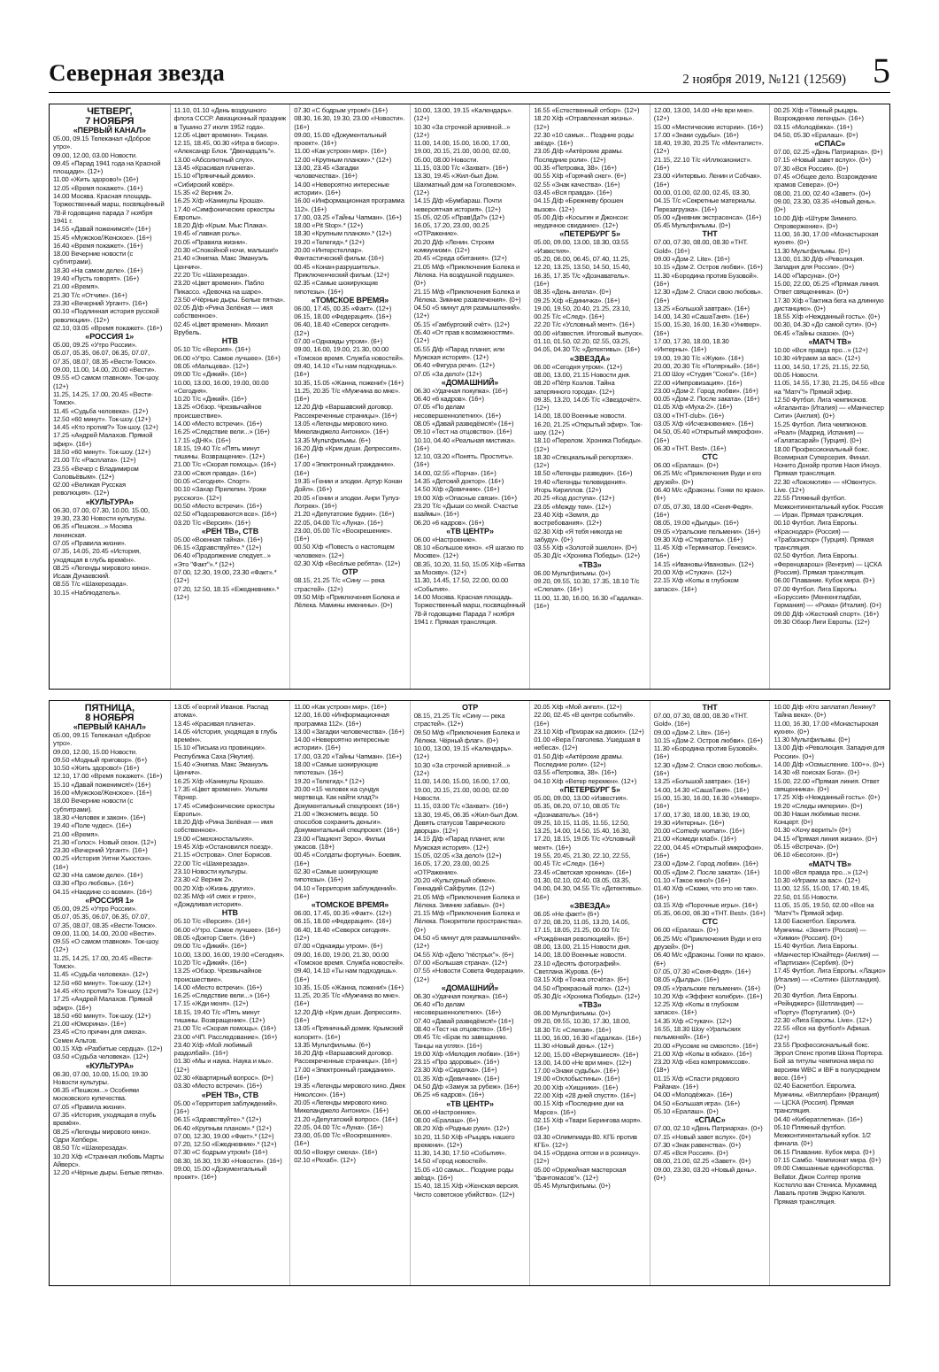Северная звезда
2 ноября 2019, №121 (12569) 5
ЧЕТВЕРГ,
7 НОЯБРЯ
«ПЕРВЫЙ КАНАЛ»
05.00, 09.15 Телеканал «Доброе утро».
09.00, 12.00, 03.00 Новости.
09.45 «Парад 1941 года на Красной площади». (12+)
11.00 «Жить здорово!» (16+)
12.05 «Время покажет». (16+)
14.00 Москва. Красная площадь. Торжественный марш, посвящённый 78-й годовщине парада 7 ноября 1941 г.
14.55 «Давай поженимся!» (16+)
15.45 «Мужское/Женское». (16+)
16.40 «Время покажет». (16+)
18.00 Вечерние новости (с субтитрами).
18.30 «На самом деле». (16+)
19.40 «Пусть говорят». (16+)
21.00 «Время».
21.30 Т/с «Отчим». (16+)
23.30 «Вечерний Ургант». (16+)
00.10 «Подлинная история русской революции». (12+)
02.10, 03.05 «Время покажет». (16+)
«РОССИЯ 1»
05.00, 09.25 «Утро России».
05.07, 05.35, 06.07, 06.35, 07.07, 07.35, 08.07, 08.35 «Вести-Томск».
09.00, 11.00, 14.00, 20.00 «Вести».
09.55 «О самом главном». Ток-шоу. (12+)
11.25, 14.25, 17.00, 20.45 «Вести-Томск».
11.45 «Судьба человека». (12+)
12.50 «60 минут». Ток-шоу. (12+)
14.45 «Кто против?» Ток-шоу. (12+)
17.25 «Андрей Малахов. Прямой эфир». (16+)
18.50 «60 минут». Ток-шоу. (12+)
21.00 Т/с «Расплата». (12+)
23.55 «Вечер с Владимиром Соловьёвым». (12+)
02.00 «Великая Русская революция». (12+)
«КУЛЬТУРА»
06.30, 07.00, 07.30, 10.00, 15.00, 19.30, 23.30 Новости культуры.
06.35 «Пешком...» Москва ленинская.
07.05 «Правила жизни».
07.35, 14.05, 20.45 «История, уходящая в глубь времён».
08.25 «Легенды мирового кино». Исаак Дунаевский.
08.55 Т/с «Шахерезада».
10.15 «Наблюдатель».
11.10, 01.10 «День воздушного флота СССР. Авиационный праздник в Тушино 27 июля 1952 года».
12.05 «Цвет времени». Тициан.
12.15, 18.45, 00.30 «Игра в бисер». «Александр Блок. "Двенадцать"».
13.00 «Абсолютный слух».
13.45 «Красивая планета».
15.10 «Пряничный домик». «Сибирский ковёр».
15.35 «2 Верник 2».
16.25 Х/ф «Каникулы Кроша».
17.40 «Симфонические оркестры Европы».
18.20 Д/ф «Крым. Мыс Плака».
19.45 «Главная роль».
20.05 «Правила жизни».
20.30 «Спокойной ночи, малыши!»
21.40 «Энигма. Макс Эмануэль Ценчич».
22.20 Т/с «Шахерезада».
23.20 «Цвет времени». Пабло Пикассо. «Девочка на шаре».
23.50 «Чёрные дыры. Белые пятна».
02.05 Д/ф «Рина Зелёная — имя собственное».
02.45 «Цвет времени». Михаил Врубель.
НТВ
05.10 Т/с «Версия». (16+)
06.00 «Утро. Самое лучшее». (16+)
08.05 «Мальцева». (12+)
09.00 Т/с «Дикий». (16+)
10.00, 13.00, 16.00, 19.00, 00.00 «Сегодня».
10.20 Т/с «Дикий». (16+)
13.25 «Обзор. Чрезвычайное происшествие».
14.00 «Место встречи». (16+)
16.25 «Следствие вели...» (16+)
17.15 «ДНК». (16+)
18.15, 19.40 Т/с «Пять минут тишины. Возвращение». (12+)
21.00 Т/с «Скорая помощь». (16+)
23.00 «Своя правда». (16+)
00.05 «Сегодня». Спорт».
00.10 «Захар Прилепин. Уроки русского». (12+)
00.50 «Место встречи». (16+)
02.50 «Подозреваются все». (16+)
03.20 Т/с «Версия». (16+)
«РЕН ТВ», СТВ
05.00 «Военная тайна». (16+)
06.15 «Здравствуйте».* (12+)
06.40 «Продолжение следует...» «Это "Факт"».* (12+)
07.00, 12.30, 19.00, 23.30 «Факт».* (12+)
07.20, 12.50, 18.15 «Ежедневник».* (12+)
07.30 «С бодрым утром!» (16+)
08.30, 16.30, 19.30, 23.00 «Новости». (16+)
09.00, 15.00 «Документальный проект». (16+)
11.00 «Как устроен мир». (16+)
12.00 «Крупным планом».* (12+)
13.00, 23.45 «Загадки человечества». (16+)
14.00 «Невероятно интересные истории». (16+)
16.00 «Информационная программа 112». (16+)
17.00, 03.25 «Тайны Чапман». (16+)
18.00 «Pit Stop».* (12+)
18.30 «Крупным планом».* (12+)
19.20 «Телегид».* (12+)
20.00 «Интерстеллар». Фантастический фильм. (16+)
00.45 «Конан-разрушитель». Приключенческий фильм. (12+)
02.35 «Самые шокирующие гипотезы». (16+)
«ТОМСКОЕ ВРЕМЯ»
06.00, 17.45, 00.35 «Факт». (12+)
06.15, 18.00 «Федерация». (16+)
06.40, 18.40 «Северск сегодня». (12+)
07.00 «Однажды утром». (6+)
09.00, 16.00, 19.00, 21.30, 00.00 «Томское время. Служба новостей».
09.40, 14.10 «Ты нам подходишь». (16+)
10.35, 15.05 «Жанна, пожени!» (16+)
11.25, 20.35 Т/с «Мужчина во мне». (16+)
12.20 Д/ф «Варшавский договор. Рассекреченные страницы». (16+)
13.05 «Легенды мирового кино. Микеланджело Антонио». (16+)
13.35 Мультфильмы. (6+)
16.20 Д/ф «Крик души. Депрессия». (16+)
17.00 «Электронный гражданин». (16+)
19.35 «Гении и злодеи. Артур Конан Дойл». (16+)
20.05 «Гении и злодеи. Анри Тулуз-Лотрек». (16+)
21.20 «Депутатские будни». (16+)
22.05, 04.00 Т/с «Луна». (16+)
23.00, 05.00 Т/с «Воскрешение». (16+)
00.50 Х/ф «Повесть о настоящем человеке». (12+)
02.30 Х/ф «Весёлые ребята». (12+)
ОТР
08.15, 21.25 Т/с «Сину — река страстей». (12+)
09.50 М/ф «Приключения Болека и Лёлека. Мамины именины». (0+)
10.00, 13.00, 19.15 «Календарь». (12+)
10.30 «За строчкой архивной...» (12+)
11.00, 14.00, 15.00, 16.00, 17.00, 19.00, 20.15, 21.00, 00.00, 02.00, 05.00, 08.00 Новости.
11.15, 03.00 Т/с «Захват». (16+)
13.30, 19.45 «Жил-был Дом. Шахматный дом на Гоголевском». (12+)
14.15 Д/ф «Бумбараш. Почти невероятная история». (12+)
15.05, 02.05 «Прав!Да?» (12+)
16.05, 17.20, 23.00, 00.25 «ОТРажение».
20.20 Д/ф «Ленин. Строим коммунизм». (12+)
20.45 «Среда обитания». (12+)
21.05 М/ф «Приключения Болека и Лёлека. На воздушной подушке». (0+)
21.15 М/ф «Приключения Болека и Лёлека. Зимние развлечения». (0+)
04.50 «5 минут для размышлений». (12+)
05.15 «Гамбургский счёт». (12+)
05.40 «От прав к возможностям». (12+)
05.55 Д/ф «Парад планет, или Мужская история». (12+)
06.40 «Фигура речи». (12+)
07.05 «За дело!» (12+)
«ДОМАШНИЙ»
06.30 «Удачная покупка». (16+)
06.40 «6 кадров». (16+)
07.05 «По делам несовершеннолетних». (16+)
08.05 «Давай разведёмся!» (16+)
09.10 «Тест на отцовство». (16+)
10.10, 04.40 «Реальная мистика». (16+)
12.10, 03.20 «Понять. Простить». (16+)
14.00, 02.55 «Порча». (16+)
14.35 «Детский доктор». (16+)
14.50 Х/ф «Девичник». (16+)
19.00 Х/ф «Опасные связи». (16+)
23.20 Т/с «Дыши со мной. Счастье взаймы». (16+)
06.20 «6 кадров». (16+)
«ТВ ЦЕНТР»
06.00 «Настроение».
08.10 «Большое кино». «Я шагаю по Москве». (12+)
08.35, 10.20, 11.50, 15.05 Х/ф «Битва за Москву». (12+)
11.30, 14.45, 17.50, 22.00, 00.00 «События».
14.00 Москва. Красная площадь. Торжественный марш, посвящённый 78-й годовщине Парада 7 ноября 1941 г. Прямая трансляция.
16.55 «Естественный отбор». (12+)
18.20 Х/ф «Отравленная жизнь». (12+)
22.30 «10 самых... Поздние роды звёзд». (16+)
23.05 Д/ф «Актёрские драмы. Последние роли». (12+)
00.35 «Петровка, 38». (16+)
00.55 Х/ф «Горячий снег». (6+)
02.55 «Знак качества». (16+)
03.45 «Вся правда». (16+)
04.15 Д/ф «Брежневу брошен вызов». (12+)
05.00 Д/ф «Косыгин и Джонсон: неудачное свидание». (12+)
«ПЕТЕРБУРГ 5»
05.00, 09.00, 13.00, 18.30, 03.55 «Известия».
05.20, 06.00, 06.45, 07.40, 11.25, 12.20, 13.25, 13.50, 14.50, 15.40, 16.35, 17.35 Т/с «Дознаватель». (16+)
08.35 «День ангела». (0+)
09.25 Х/ф «Единичка». (16+)
19.00, 19.50, 20.40, 21.25, 23.10, 00.25 Т/с «След». (16+)
22.20 Т/с «Условный мент». (16+)
00.00 «Известия. Итоговый выпуск».
01.10, 01.50, 02.20, 02.55, 03.25, 04.05, 04.30 Т/с «Детективы». (16+)
«ЗВЕЗДА»
06.00 «Сегодня утром». (12+)
08.00, 13.00, 21.15 Новости дня.
08.20 «Пётр Козлов. Тайна затерянного города». (12+)
09.35, 13.20, 14.05 Т/с «Звездочёт». (12+)
14.00, 18.00 Военные новости.
16.20, 21.25 «Открытый эфир». Ток-шоу. (12+)
18.10 «Перелом. Хроника Победы». (12+)
18.30 «Специальный репортаж». (12+)
18.50 «Легенды разведки». (16+)
19.40 «Легенды телевидения». Игорь Кириллов. (12+)
20.25 «Код доступа». (12+)
23.05 «Между тем». (12+)
23.40 Х/ф «Земля, до востребования». (12+)
02.30 Х/ф «Я тебя никогда не забуду». (0+)
03.55 Х/ф «Золотой эшелон». (0+)
05.30 Д/с «Хроника Победы». (12+)
«ТВ3»
06.00 Мультфильмы. (0+)
09.20, 09.55, 10.30, 17.35, 18.10 Т/с «Слепая». (16+)
11.00, 11.30, 16.00, 16.30 «Гадалка». (16+)
12.00, 13.00, 14.00 «Не ври мне». (12+)
15.00 «Мистические истории». (16+)
17.00 «Знаки судьбы». (16+)
18.40, 19.30, 20.25 Т/с «Менталист». (12+)
21.15, 22.10 Т/с «Иллюзионист». (16+)
23.00 «Интервью. Ленин и Собчак». (16+)
00.00, 01.00, 02.00, 02.45, 03.30, 04.15 Т/с «Секретные материалы. Перезагрузка». (16+)
05.00 «Дневник экстрасенса». (16+)
05.45 Мультфильмы. (0+)
ТНТ
07.00, 07.30, 08.00, 08.30 «ТНТ. Gold». (16+)
09.00 «Дом-2. Lite». (16+)
10.15 «Дом-2. Остров любви». (16+)
11.30 «Бородина против Бузовой». (16+)
12.30 «Дом-2. Спаси свою любовь». (16+)
13.25 «Большой завтрак». (16+)
14.00, 14.30 «СашаТаня». (16+)
15.00, 15.30, 16.00, 16.30 «Универ». (16+)
17.00, 17.30, 18.00, 18.30 «Интерны». (16+)
19.00, 19.30 Т/с «Жуки». (16+)
20.00, 20.30 Т/с «Полярный». (16+)
21.00 Шоу «Студия "Союз"». (16+)
22.00 «Импровизация». (16+)
23.00 «Дом-2. Город любви». (16+)
00.05 «Дом-2. После заката». (16+)
01.05 Х/ф «Муха-2». (16+)
03.00 «THT-club». (16+)
03.05 Х/ф «Исчезновение». (16+)
04.50, 05.40 «Открытый микрофон». (16+)
06.30 «ТНТ. Best». (16+)
СТС
06.00 «Ералаш». (0+)
06.25 М/с «Приключения Вуди и его друзей». (0+)
06.40 М/с «Драконы. Гонки по краю». (6+)
07.05, 07.30, 18.00 «Сеня-Федя». (16+)
08.05, 19.00 «Дылды». (16+)
09.05 «Уральские пельмени». (16+)
09.30 Х/ф «Стиратель». (16+)
11.45 Х/ф «Терминатор. Генезис». (16+)
14.15 «Ивановы-Ивановы». (12+)
20.00 Х/ф «Стукач». (12+)
22.15 Х/ф «Копы в глубоком запасе». (16+)
00.25 Х/ф «Тёмный рыцарь. Возрождение легенды». (16+)
03.15 «Молодёжка». (16+)
04.50, 05.30 «Ералаш». (0+)
«СПАС»
07.00, 02.25 «День Патриарха». (0+)
07.15 «Новый завет вслух». (0+)
07.30 «Вся Россия». (0+)
07.45 «Общее дело. Возрождение храмов Севера». (0+)
08.00, 21.00, 02.40 «Завет». (0+)
09.00, 23.30, 03.35 «Новый день». (0+)
10.00 Д/ф «Штурм Зимнего. Опровержение». (0+)
11.00, 16.30, 17.00 «Монастырская кухня». (0+)
11.30 Мультфильмы. (0+)
13.00, 01.30 Д/ф «Революция. Западня для России». (0+)
14.00 «Парсуна». (0+)
15.00, 22.00, 05.25 «Прямая линия. Ответ священника». (0+)
17.30 Х/ф «Тактика бега на длинную дистанцию». (0+)
18.55 Х/ф «Нежданный гость». (0+)
00.30, 04.30 «До самой сути». (0+)
06.45 «Тайны сказок». (0+)
«МАТЧ ТВ»
10.00 «Вся правда про...» (12+)
10.30 «Играем за вас». (12+)
11.00, 14.50, 17.25, 21.15, 22.50, 00.05 Новости.
11.05, 14.55, 17.30, 21.25, 04.55 «Все на "Матч"!» Прямой эфир.
12.50 Футбол. Лига чемпионов. «Аталанта» (Италия) — «Манчестер Сити» (Англия). (0+)
15.25 Футбол. Лига чемпионов. «Реал» (Мадрид, Испания) — «Галатасарай» (Турция). (0+)
18.00 Профессиональный бокс. Всемирная Суперсерия. Финал. Нонито Донэйр против Наоя Иноуэ. Прямая трансляция.
22.30 «Локомотив» — «Ювентус». Live. (12+)
22.55 Пляжный футбол. Межконтинентальный кубок. Россия — Иран. Прямая трансляция.
00.10 Футбол. Лига Европы. «Краснодар» (Россия) — «Трабзонспор» (Турция). Прямая трансляция.
02.50 Футбол. Лига Европы. «Ференцварош» (Венгрия) — ЦСКА (Россия). Прямая трансляция.
06.00 Плавание. Кубок мира. (0+)
07.00 Футбол. Лига Европы. «Боруссия» (Менхенгладбах, Германия) — «Рома» (Италия). (0+)
09.00 Д/ф «Жестокий спорт». (16+)
09.30 Обзор Лиги Европы. (12+)
ПЯТНИЦА,
8 НОЯБРЯ
«ПЕРВЫЙ КАНАЛ»
05.00, 09.15 Телеканал «Доброе утро».
09.00, 12.00, 15.00 Новости.
09.50 «Модный приговор». (6+)
10.50 «Жить здорово!» (16+)
12.10, 17.00 «Время покажет». (16+)
15.10 «Давай поженимся!» (16+)
16.00 «Мужское/Женское». (16+)
18.00 Вечерние новости (с субтитрами).
18.30 «Человек и закон». (16+)
19.40 «Поле чудес». (16+)
21.00 «Время».
21.30 «Голос». Новый сезон. (12+)
23.30 «Вечерний Ургант». (16+)
00.25 «История Уитни Хьюстон». (16+)
02.30 «На самом деле». (16+)
03.30 «Про любовь». (16+)
04.15 «Наедине со всеми». (16+)
«РОССИЯ 1»
05.00, 09.25 «Утро России».
05.07, 05.35, 06.07, 06.35, 07.07, 07.35, 08.07, 08.35 «Вести-Томск».
09.00, 11.00, 14.00, 20.00 «Вести».
09.55 «О самом главном». Ток-шоу. (12+)
11.25, 14.25, 17.00, 20.45 «Вести-Томск».
11.45 «Судьба человека». (12+)
12.50 «60 минут». Ток-шоу. (12+)
14.45 «Кто против?» Ток-шоу. (12+)
17.25 «Андрей Малахов. Прямой эфир». (16+)
18.50 «60 минут». Ток-шоу. (12+)
21.00 «Юморина». (16+)
23.45 «Сто причин для смеха». Семен Альтов.
00.15 Х/ф «Разбитые сердца». (12+)
03.50 «Судьба человека». (12+)
«КУЛЬТУРА»
06.30, 07.00, 10.00, 15.00, 19.30 Новости культуры.
06.35 «Пешком...» Особняки московского купечества.
07.05 «Правила жизни».
07.35 «История, уходящая в глубь времён».
08.25 «Легенды мирового кино». Одри Хепберн.
08.50 Т/с «Шахерезада».
10.20 Х/ф «Странная любовь Марты Айверс».
12.20 «Чёрные дыры. Белые пятна».
13.05 «Георгий Иванов. Распад атома».
13.45 «Красивая планета».
14.05 «История, уходящая в глубь времён».
15.10 «Письма из провинции». Республика Саха (Якутия).
15.40 «Энигма. Макс Эмануэль Ценчич».
16.25 Х/ф «Каникулы Кроша».
17.35 «Цвет времени». Уильям Тёрнер.
17.45 «Симфонические оркестры Европы».
18.20 Д/ф «Рина Зелёная — имя собственное».
19.00 «Смехоностальгия».
19.45 Х/ф «Остановился поезд».
21.15 «Острова». Олег Борисов.
22.00 Т/с «Шахерезада».
23.10 Новости культуры.
23.30 «2 Верник 2».
00.20 Х/ф «Жизнь других».
02.35 М/ф «И смех и грех», «Дождливая история».
НТВ
05.10 Т/с «Версия». (16+)
06.00 «Утро. Самое лучшее». (16+)
08.05 «Доктор Свет». (16+)
09.00 Т/с «Дикий». (16+)
10.00, 13.00, 16.00, 19.00 «Сегодня».
10.20 Т/с «Дикий». (16+)
13.25 «Обзор. Чрезвычайное происшествие».
14.00 «Место встречи». (16+)
16.25 «Следствие вели...» (16+)
17.15 «Жди меня». (12+)
18.15, 19.40 Т/с «Пять минут тишины. Возвращение». (12+)
21.00 Т/с «Скорая помощь». (16+)
23.00 «ЧП. Расследование». (16+)
23.40 Х/ф «Мой любимый раздолбай». (16+)
01.30 «Мы и наука. Наука и мы». (12+)
02.30 «Квартирный вопрос». (0+)
03.30 «Место встречи». (16+)
«РЕН ТВ», СТВ
05.00 «Территория заблуждений». (16+)
06.15 «Здравствуйте».* (12+)
06.40 «Крупным планом».* (12+)
07.00, 12.30, 19.00 «Факт».* (12+)
07.20, 12.50 «Ежедневник».* (12+)
07.30 «С бодрым утром!» (16+)
08.30, 16.30, 19.30 «Новости». (16+)
09.00, 15.00 «Документальный проект». (16+)
11.00 «Как устроен мир». (16+)
12.00, 16.00 «Информационная программа 112». (16+)
13.00 «Загадки человечества». (16+)
14.00 «Невероятно интересные истории». (16+)
17.00, 03.20 «Тайны Чапман». (16+)
18.00 «Самые шокирующие гипотезы». (16+)
19.20 «Телегид».* (12+)
20.00 «15 человек на сундук мертвеца. Как найти клад?» Документальный спецпроект. (16+)
21.00 «Экономить везде. 50 способов сохранить деньги». Документальный спецпроект. (16+)
23.00 «Пациент Зеро». Фильм ужасов. (18+)
00.45 «Солдаты фортуны». Боевик. (16+)
02.30 «Самые шокирующие гипотезы». (16+)
04.10 «Территория заблуждений». (16+)
«ТОМСКОЕ ВРЕМЯ»
06.00, 17.45, 00.35 «Факт». (12+)
06.15, 18.00 «Федерация». (16+)
06.40, 18.40 «Северск сегодня». (12+)
07.00 «Однажды утром». (6+)
09.00, 16.00, 19.00, 21.30, 00.00 «Томское время. Служба новостей».
09.40, 14.10 «Ты нам подходишь». (16+)
10.35, 15.05 «Жанна, пожени!» (16+)
11.25, 20.35 Т/с «Мужчина во мне». (16+)
12.20 Д/ф «Крик души. Депрессия». (16+)
13.05 «Пряничный домик. Крымский колорит». (16+)
13.35 Мультфильмы. (6+)
16.20 Д/ф «Варшавский договор. Рассекреченные страницы». (16+)
17.00 «Электронный гражданин». (16+)
19.35 «Легенды мирового кино. Джек Николсон». (16+)
20.05 «Легенды мирового кино. Микеланджело Антонио». (16+)
21.20 «Депутатский вопрос». (16+)
22.05, 04.00 Т/с «Луна». (16+)
23.00, 05.00 Т/с «Воскрешение». (16+)
00.50 «Вокруг смеха». (16+)
02.10 «Рехаб». (12+)
ОТР
08.15, 21.25 Т/с «Сину — река страстей». (12+)
09.50 М/ф «Приключения Болека и Лёлека. Чёрный флаг». (0+)
10.00, 13.00, 19.15 «Календарь». (12+)
10.30 «За строчкой архивной...» (12+)
11.00, 14.00, 15.00, 16.00, 17.00, 19.00, 20.15, 21.00, 00.00, 02.00 Новости.
11.15, 03.00 Т/с «Захват». (16+)
13.30, 19.45, 06.35 «Жил-был Дом. Девять статусов Таврического дворца». (12+)
14.15 Д/ф «Парад планет, или Мужская история». (12+)
15.05, 02.05 «За дело!» (12+)
16.05, 17.20, 23.00, 00.25 «ОТРажение».
20.20 «Культурный обмен». Геннадий Сайфулин. (12+)
21.05 М/ф «Приключения Болека и Лёлека. Зимние забавы». (0+)
21.15 М/ф «Приключения Болека и Лёлека. Покорители пространства». (0+)
04.50 «5 минут для размышлений». (12+)
04.55 Х/ф «Дело "пёстрых"». (6+)
07.00 «Большая страна». (12+)
07.55 «Новости Совета Федерации». (12+)
«ДОМАШНИЙ»
06.30 «Удачная покупка». (16+)
06.40 «По делам несовершеннолетних». (16+)
07.40 «Давай разведёмся!» (16+)
08.40 «Тест на отцовство». (16+)
09.45 Т/с «Брак по завещанию. Танцы на углях». (16+)
19.00 Х/ф «Мелодия любви». (16+)
23.15 «Про здоровье». (16+)
23.30 Х/ф «Сиделка». (16+)
01.35 Х/ф «Девичник». (16+)
04.50 Д/ф «Замуж за рубеж». (16+)
06.25 «6 кадров». (16+)
«ТВ ЦЕНТР»
06.00 «Настроение».
08.00 «Ералаш». (6+)
08.20 Х/ф «Родные руки». (12+)
10.20, 11.50 Х/ф «Рыцарь нашего времени». (12+)
11.30, 14.30, 17.50 «События».
14.50 «Город новостей».
15.05 «10 самых... Поздние роды звёзд». (16+)
15.40, 18.15 Х/ф «Женская версия. Чисто советское убийство». (12+)
20.05 Х/ф «Мой ангел». (12+)
22.00, 02.45 «В центре событий». (16+)
23.10 Х/ф «Призрак на двоих». (12+)
01.00 «Вера Глаголева. Ушедшая в небеса». (12+)
01.50 Д/ф «Актёрские драмы. Последние роли». (12+)
03.55 «Петровка, 38». (16+)
04.10 Х/ф «Ветер перемен». (12+)
«ПЕТЕРБУРГ 5»
05.00, 09.00, 13.00 «Известия».
05.35, 06.20, 07.10, 08.05 Т/с «Дознаватель». (16+)
09.25, 10.15, 11.05, 11.55, 12.50, 13.25, 14.00, 14.50, 15.40, 16.30, 17.20, 18.15, 19.05 Т/с «Условный мент». (16+)
19.55, 20.45, 21.30, 22.10, 22.55, 00.45 Т/с «След». (16+)
23.45 «Светская хроника». (16+)
01.30, 02.10, 02.40, 03.05, 03.35, 04.00, 04.30, 04.55 Т/с «Детективы». (16+)
«ЗВЕЗДА»
06.05 «Не факт!» (6+)
07.20, 08.20, 11.05, 13.20, 14.05, 17.15, 18.05, 21.25, 00.00 Т/с «Рождённая революцией». (6+)
08.00, 13.00, 21.15 Новости дня.
14.00, 18.00 Военные новости.
23.10 «Десять фотографий». Светлана Журова. (6+)
03.15 Х/ф «Точка отсчёта». (6+)
04.50 «Прекрасный полк». (12+)
05.30 Д/с «Хроника Победы». (12+)
«ТВ3»
06.00 Мультфильмы. (0+)
09.20, 09.55, 10.30, 17.30, 18.00, 18.30 Т/с «Слепая». (16+)
11.00, 16.00, 16.30 «Гадалка». (16+)
11.30 «Новый день». (12+)
12.00, 15.00 «Вернувшиеся». (16+)
13.00, 14.00 «Не ври мне». (12+)
17.00 «Знаки судьбы». (16+)
19.00 «Охлобыстины». (16+)
20.00 Х/ф «Хищники». (16+)
22.00 Х/ф «28 дней спустя». (16+)
00.15 Х/ф «Последние дни на Марсе». (16+)
02.15 Х/ф «Твари Берингова моря». (16+)
03.30 «Олимпиада-80. КГБ против КГБ». (12+)
04.15 «Ордена оптом и в розницу». (12+)
05.00 «Оружейная мастерская "фантомасов"». (12+)
05.45 Мультфильмы. (0+)
ТНТ
07.00, 07.30, 08.00, 08.30 «ТНТ. Gold». (16+)
09.00 «Дом-2. Lite». (16+)
10.15 «Дом-2. Остров любви». (16+)
11.30 «Бородина против Бузовой». (16+)
12.30 «Дом-2. Спаси свою любовь». (16+)
13.25 «Большой завтрак». (16+)
14.00, 14.30 «СашаТаня». (16+)
15.00, 15.30, 16.00, 16.30 «Универ». (16+)
17.00, 17.30, 18.00, 18.30, 19.00, 19.30 «Интерны». (16+)
20.00 «Comedy woman». (16+)
21.00 «Комеди клаб». (16+)
22.00, 04.45 «Открытый микрофон». (16+)
23.00 «Дом-2. Город любви». (16+)
00.05 «Дом-2. После заката». (16+)
01.10 «Такое кино!» (16+)
01.40 Х/ф «Скажи, что это не так». (16+)
03.15 Х/ф «Порочные игры». (16+)
05.35, 06.00, 06.30 «ТНТ. Best». (16+)
СТС
06.00 «Ералаш». (0+)
06.25 М/с «Приключения Вуди и его друзей». (0+)
06.40 М/с «Драконы. Гонки по краю». (6+)
07.05, 07.30 «Сеня-Федя». (16+)
08.05 «Дылды». (16+)
09.05 «Уральские пельмени». (16+)
10.20 Х/ф «Эффект колибри». (16+)
12.25 Х/ф «Копы в глубоком запасе». (16+)
14.35 Х/ф «Стукач». (12+)
16.55, 18.30 Шоу «Уральских пельменей». (16+)
20.00 «Русские не смеются». (16+)
21.00 Х/ф «Копы в юбках». (16+)
23.20 Х/ф «Без компромиссов». (18+)
01.15 Х/ф «Спасти рядового Райана». (16+)
04.00 «Молодёжка». (16+)
04.50 «Большая игра». (16+)
05.10 «Ералаш». (0+)
«СПАС»
07.00, 02.10 «День Патриарха». (0+)
07.15 «Новый завет вслух». (0+)
07.30 «Знак равенства». (0+)
07.45 «Вся Россия». (0+)
08.00, 21.00, 02.25 «Завет». (0+)
09.00, 23.30, 03.20 «Новый день». (0+)
10.00 Д/ф «Кто заплатил Ленину? Тайна века». (0+)
11.00, 16.30, 17.00 «Монастырская кухня». (0+)
11.30 Мультфильмы. (0+)
13.00 Д/ф «Революция. Западня для России». (0+)
14.00 Д/ф «Осмысление. 100+». (0+)
14.30 «В поисках Бога». (0+)
15.00, 22.00 «Прямая линия. Ответ священника». (0+)
17.25 Х/ф «Нежданный гость». (0+)
19.20 «Следы империи». (0+)
00.30 Наши любимые песни. Концерт. (0+)
01.30 «Хочу верить!» (0+)
04.15 «Прямая линия жизни». (0+)
05.15 «Встреча». (0+)
06.10 «Бесогон». (0+)
«МАТЧ ТВ»
10.00 «Вся правда про...» (12+)
10.30 «Играем за вас». (12+)
11.00, 12.55, 15.00, 17.40, 19.45, 22.50, 01.55 Новости.
11.05, 15.05, 19.50, 02.00 «Все на "Матч"!» Прямой эфир.
13.00 Баскетбол. Евролига. Мужчины. «Зенит» (Россия) — «Химки» (Россия). (0+)
15.40 Футбол. Лига Европы. «Манчестер Юнайтед» (Англия) — «Партизан» (Сербия). (0+)
17.45 Футбол. Лига Европы. «Лацио» (Италия) — «Селтик» (Шотландия). (0+)
20.30 Футбол. Лига Европы. «Рейнджерс» (Шотландия) — «Порту» (Португалия). (0+)
22.30 «Лига Европы. Live». (12+)
22.55 «Все на футбол!» Афиша. (12+)
23.55 Профессиональный бокс. Эррол Спенс против Шона Портера. Бой за титулы чемпиона мира по версиям WBC и IBF в полусреднем весе. (16+)
02.40 Баскетбол. Евролига. Мужчины. «Виллербан» (Франция) — ЦСКА (Россия). Прямая трансляция.
04.40 «Кибератлетика». (16+)
05.10 Пляжный футбол. Межконтинентальный кубок. 1/2 финала. (0+)
06.15 Плавание. Кубок мира. (0+)
07.15 Самбо. Чемпионат мира. (0+)
09.00 Смешанные единоборства. Bellator. Джон Солтер против Костелло ван Стениса. Мухаммед Лаваль против Эндрю Капеля. Прямая трансляция.